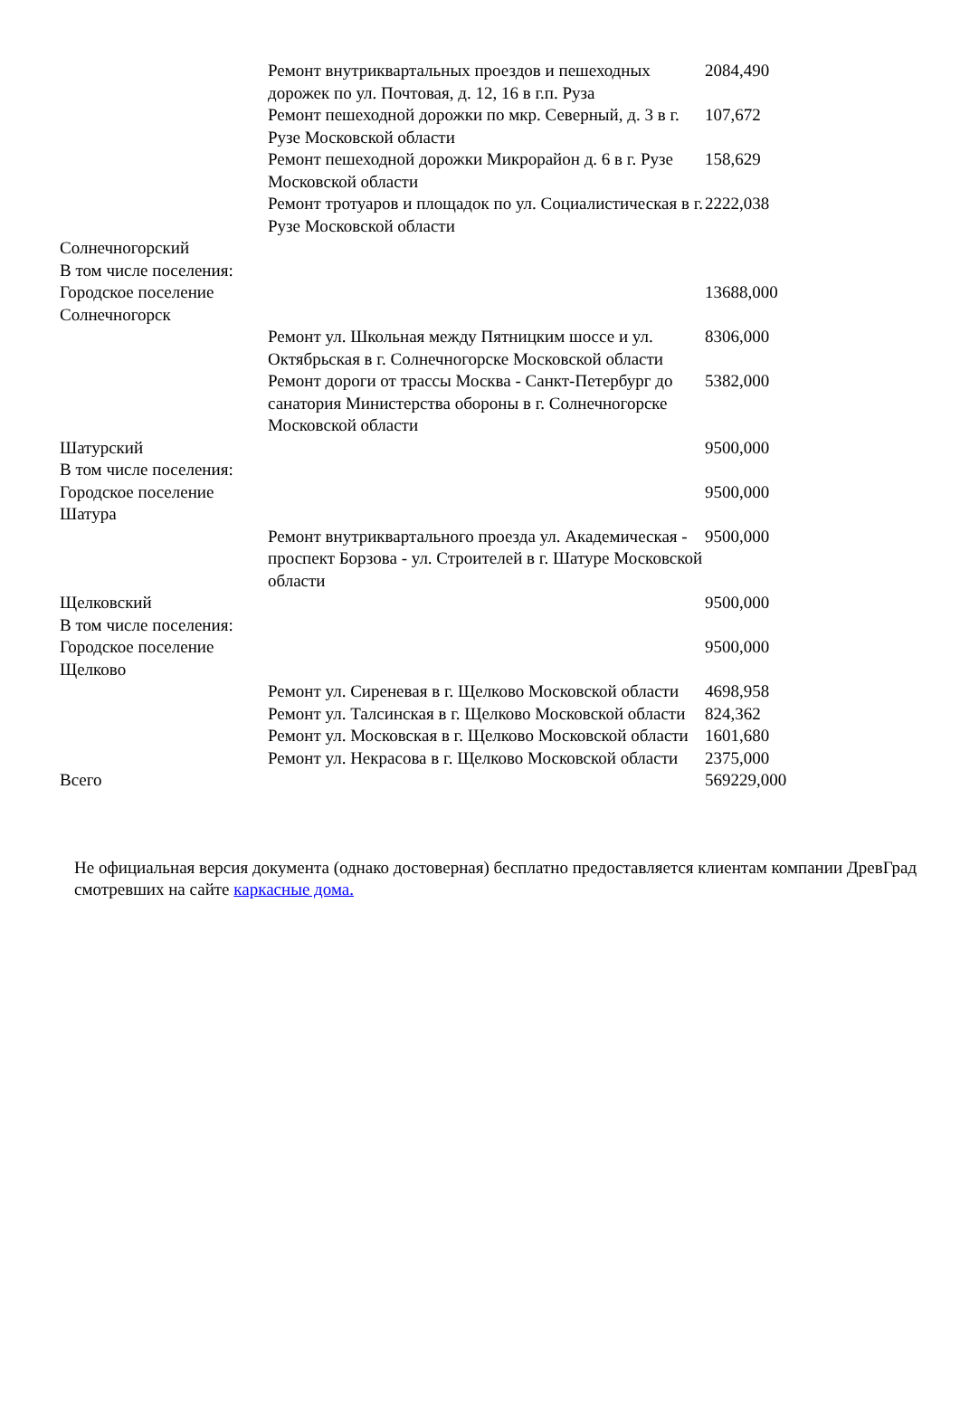| | Ремонт внутриквартальных проездов и пешеходных дорожек по ул. Почтовая, д. 12, 16 в г.п. Руза | 2084,490 |
| | Ремонт пешеходной дорожки по мкр. Северный, д. 3 в г. Рузе Московской области | 107,672 |
| | Ремонт пешеходной дорожки Микрорайон д. 6 в г. Рузе Московской области | 158,629 |
| | Ремонт тротуаров и площадок по ул. Социалистическая в г. Рузе Московской области | 2222,038 |
| Солнечногорский В том числе поселения: | | |
| Городское поселение Солнечногорск | | 13688,000 |
| | Ремонт ул. Школьная между Пятницким шоссе и ул. Октябрьская в г. Солнечногорске Московской области | 8306,000 |
| | Ремонт дороги от трассы Москва - Санкт-Петербург до санатория Министерства обороны в г. Солнечногорске Московской области | 5382,000 |
| Шатурский В том числе поселения: | | 9500,000 |
| Городское поселение Шатура | | 9500,000 |
| | Ремонт внутриквартального проезда ул. Академическая - проспект Борзова - ул. Строителей в г. Шатуре Московской области | 9500,000 |
| Щелковский В том числе поселения: | | 9500,000 |
| Городское поселение Щелково | | 9500,000 |
| | Ремонт ул. Сиреневая в г. Щелково Московской области | 4698,958 |
| | Ремонт ул. Талсинская в г. Щелково Московской области | 824,362 |
| | Ремонт ул. Московская в г. Щелково Московской области | 1601,680 |
| | Ремонт ул. Некрасова в г. Щелково Московской области | 2375,000 |
| Всего | | 569229,000 |
Не официальная версия документа (однако достоверная) бесплатно предоставляется клиентам компании ДревГрад смотревших на сайте каркасные дома.